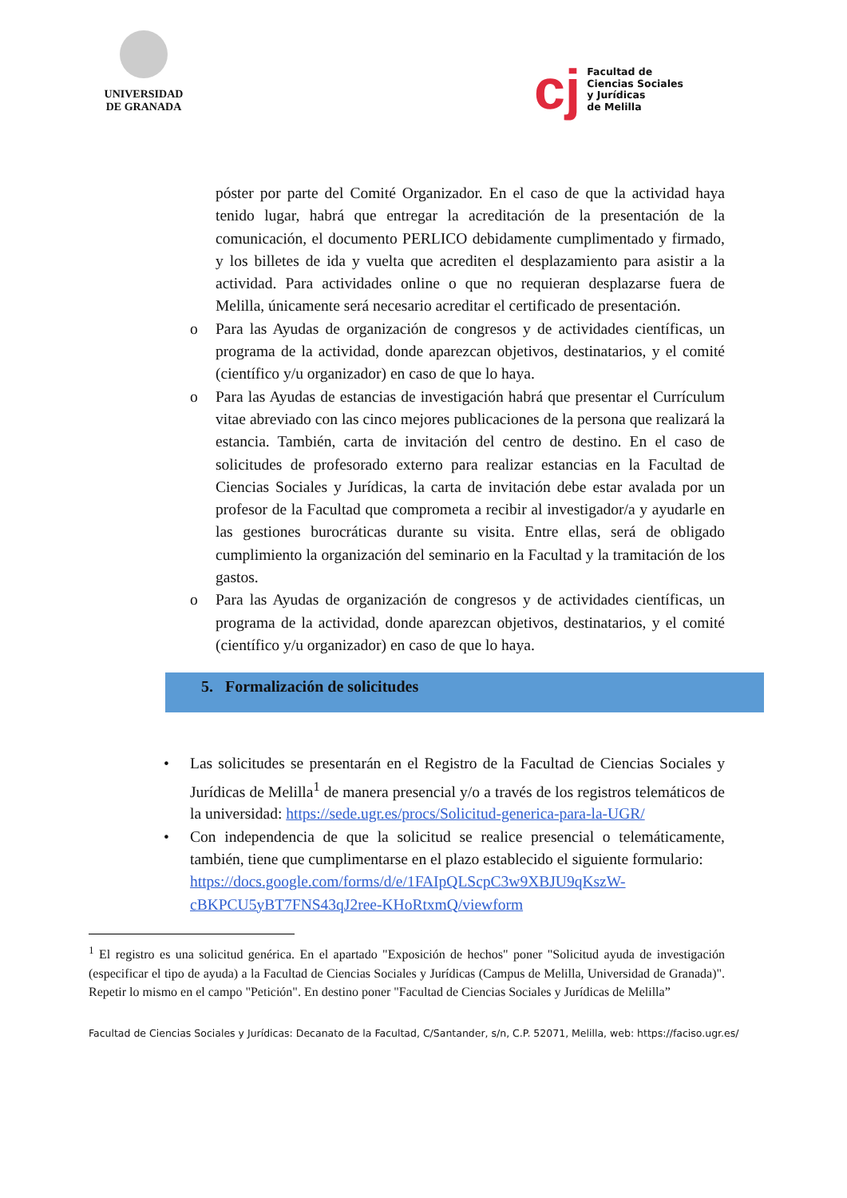UNIVERSIDAD
DE GRANADA
cj
Facultad de
Ciencias Sociales
y Jurídicas
de Melilla
póster por parte del Comité Organizador. En el caso de que la actividad haya tenido lugar, habrá que entregar la acreditación de la presentación de la comunicación, el documento PERLICO debidamente cumplimentado y firmado, y los billetes de ida y vuelta que acrediten el desplazamiento para asistir a la actividad. Para actividades online o que no requieran desplazarse fuera de Melilla, únicamente será necesario acreditar el certificado de presentación.
o Para las Ayudas de organización de congresos y de actividades científicas, un programa de la actividad, donde aparezcan objetivos, destinatarios, y el comité (científico y/u organizador) en caso de que lo haya.
o Para las Ayudas de estancias de investigación habrá que presentar el Currículum vitae abreviado con las cinco mejores publicaciones de la persona que realizará la estancia. También, carta de invitación del centro de destino. En el caso de solicitudes de profesorado externo para realizar estancias en la Facultad de Ciencias Sociales y Jurídicas, la carta de invitación debe estar avalada por un profesor de la Facultad que comprometa a recibir al investigador/a y ayudarle en las gestiones burocráticas durante su visita. Entre ellas, será de obligado cumplimiento la organización del seminario en la Facultad y la tramitación de los gastos.
o Para las Ayudas de organización de congresos y de actividades científicas, un programa de la actividad, donde aparezcan objetivos, destinatarios, y el comité (científico y/u organizador) en caso de que lo haya.
5. Formalización de solicitudes
• Las solicitudes se presentarán en el Registro de la Facultad de Ciencias Sociales y Jurídicas de Melilla<sup>1</sup> de manera presencial y/o a través de los registros telemáticos de la universidad: https://sede.ugr.es/procs/Solicitud-generica-para-la-UGR/
• Con independencia de que la solicitud se realice presencial o telemáticamente, también, tiene que cumplimentarse en el plazo establecido el siguiente formulario:
https://docs.google.com/forms/d/e/1FAIpQLScpC3w9XBJU9qKszW-cBKPCU5yBT7FNS43qJ2ree-KHoRtxmQ/viewform
<sup>1</sup> El registro es una solicitud genérica. En el apartado "Exposición de hechos" poner "Solicitud ayuda de investigación (especificar el tipo de ayuda) a la Facultad de Ciencias Sociales y Jurídicas (Campus de Melilla, Universidad de Granada)". Repetir lo mismo en el campo "Petición". En destino poner "Facultad de Ciencias Sociales y Jurídicas de Melilla”
Facultad de Ciencias Sociales y Jurídicas: Decanato de la Facultad, C/Santander, s/n, C.P. 52071, Melilla, web: https://faciso.ugr.es/